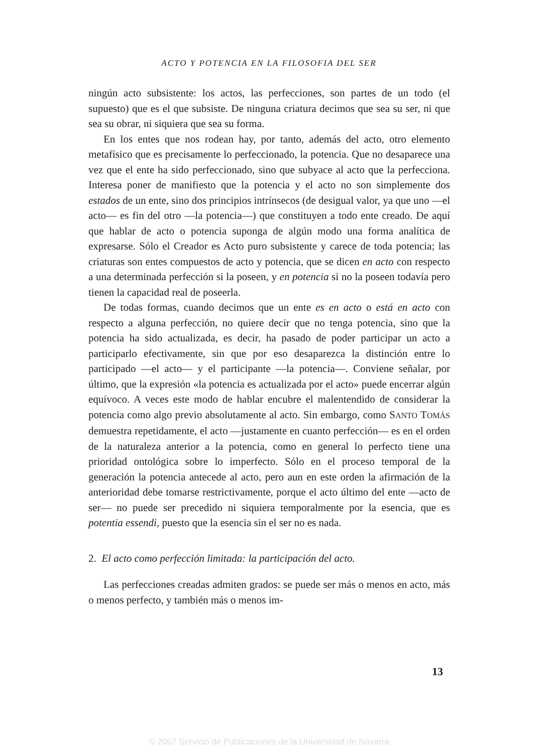ACTO Y POTENCIA EN LA FILOSOFIA DEL SER
ningún acto subsistente: los actos, las perfecciones, son partes de un todo (el supuesto) que es el que subsiste. De ninguna criatura decimos que sea su ser, ni que sea su obrar, ni siquiera que sea su forma.
En los entes que nos rodean hay, por tanto, además del acto, otro elemento metafísico que es precisamente lo perfeccionado, la potencia. Que no desaparece una vez que el ente ha sido perfeccionado, sino que subyace al acto que la perfecciona. Interesa poner de manifiesto que la potencia y el acto no son simplemente dos estados de un ente, sino dos principios intrínsecos (de desigual valor, ya que uno —el acto— es fin del otro —la potencia—) que constituyen a todo ente creado. De aquí que hablar de acto o potencia suponga de algún modo una forma analítica de expresarse. Sólo el Creador es Acto puro subsistente y carece de toda potencia; las criaturas son entes compuestos de acto y potencia, que se dicen en acto con respecto a una determinada perfección si la poseen, y en potencia si no la poseen todavía pero tienen la capacidad real de poseerla.
De todas formas, cuando decimos que un ente es en acto o está en acto con respecto a alguna perfección, no quiere decir que no tenga potencia, sino que la potencia ha sido actualizada, es decir, ha pasado de poder participar un acto a participarlo efectivamente, sin que por eso desaparezca la distinción entre lo participado —el acto— y el participante —la potencia—. Conviene señalar, por último, que la expresión «la potencia es actualizada por el acto» puede encerrar algún equívoco. A veces este modo de hablar encubre el malentendido de considerar la potencia como algo previo absolutamente al acto. Sin embargo, como SANTO TOMÁS demuestra repetidamente, el acto —justamente en cuanto perfección— es en el orden de la naturaleza anterior a la potencia, como en general lo perfecto tiene una prioridad ontológica sobre lo imperfecto. Sólo en el proceso temporal de la generación la potencia antecede al acto, pero aun en este orden la afirmación de la anterioridad debe tomarse restrictivamente, porque el acto último del ente —acto de ser— no puede ser precedido ni siquiera temporalmente por la esencia, que es potentia essendi, puesto que la esencia sin el ser no es nada.
2. El acto como perfección limitada: la participación del acto.
Las perfecciones creadas admiten grados: se puede ser más o menos en acto, más o menos perfecto, y también más o menos im-
13
© 2007 Servicio de Publicaciones de la Universidad de Navarra